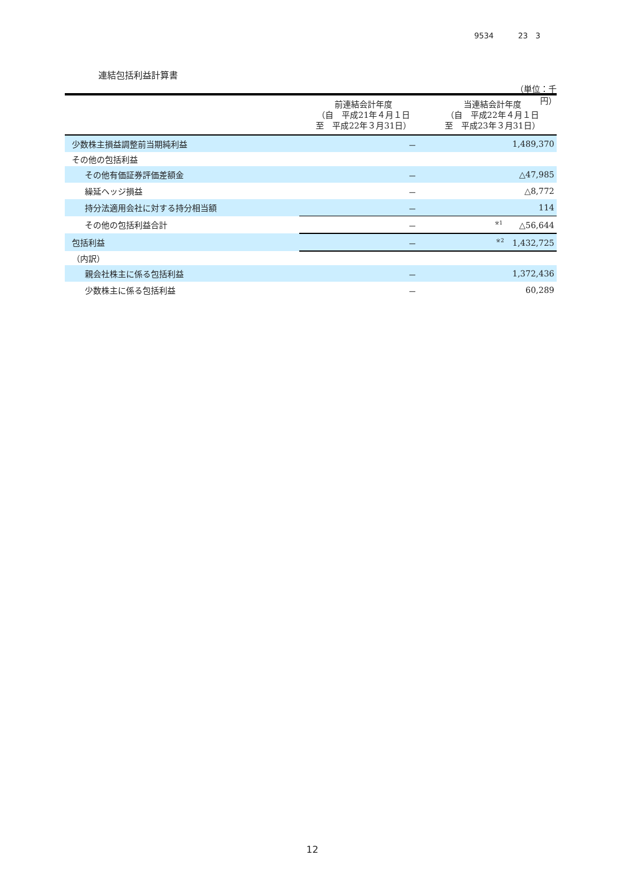9534 23　3
連結包括利益計算書
（単位：千円）
| | 前連結会計年度 （自 平成21年４月１日 至 平成22年３月31日） | 当連結会計年度 （自 平成22年４月１日 至 平成23年３月31日） |
| --- | --- | --- |
| 少数株主損益調整前当期純利益 | － | 1,489,370 |
| その他の包括利益 | | |
| その他有価証券評価差額金 | － | △47,985 |
| 繰延ヘッジ損益 | － | △8,772 |
| 持分法適用会社に対する持分相当額 | － | 114 |
| その他の包括利益合計 | － | <sup>※1</sup> △56,644 |
| 包括利益 | － | <sup>※2</sup> 1,432,725 |
| （内訳） | | |
| 親会社株主に係る包括利益 | － | 1,372,436 |
| 少数株主に係る包括利益 | － | 60,289 |
12